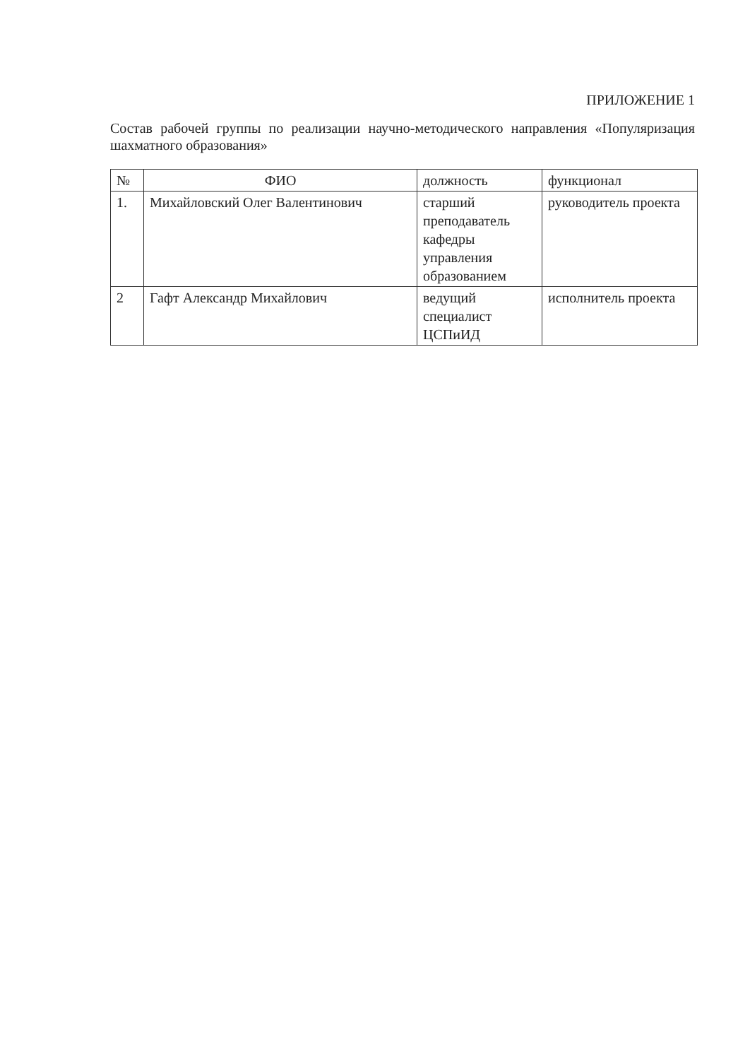ПРИЛОЖЕНИЕ 1
Состав рабочей группы по реализации научно-методического направления «Популяризация шахматного образования»
| № | ФИО | должность | функционал |
| --- | --- | --- | --- |
| 1. | Михайловский Олег Валентинович | старший преподаватель кафедры управления образованием | руководитель проекта |
| 2 | Гафт Александр Михайлович | ведущий специалист ЦСПиИД | исполнитель проекта |